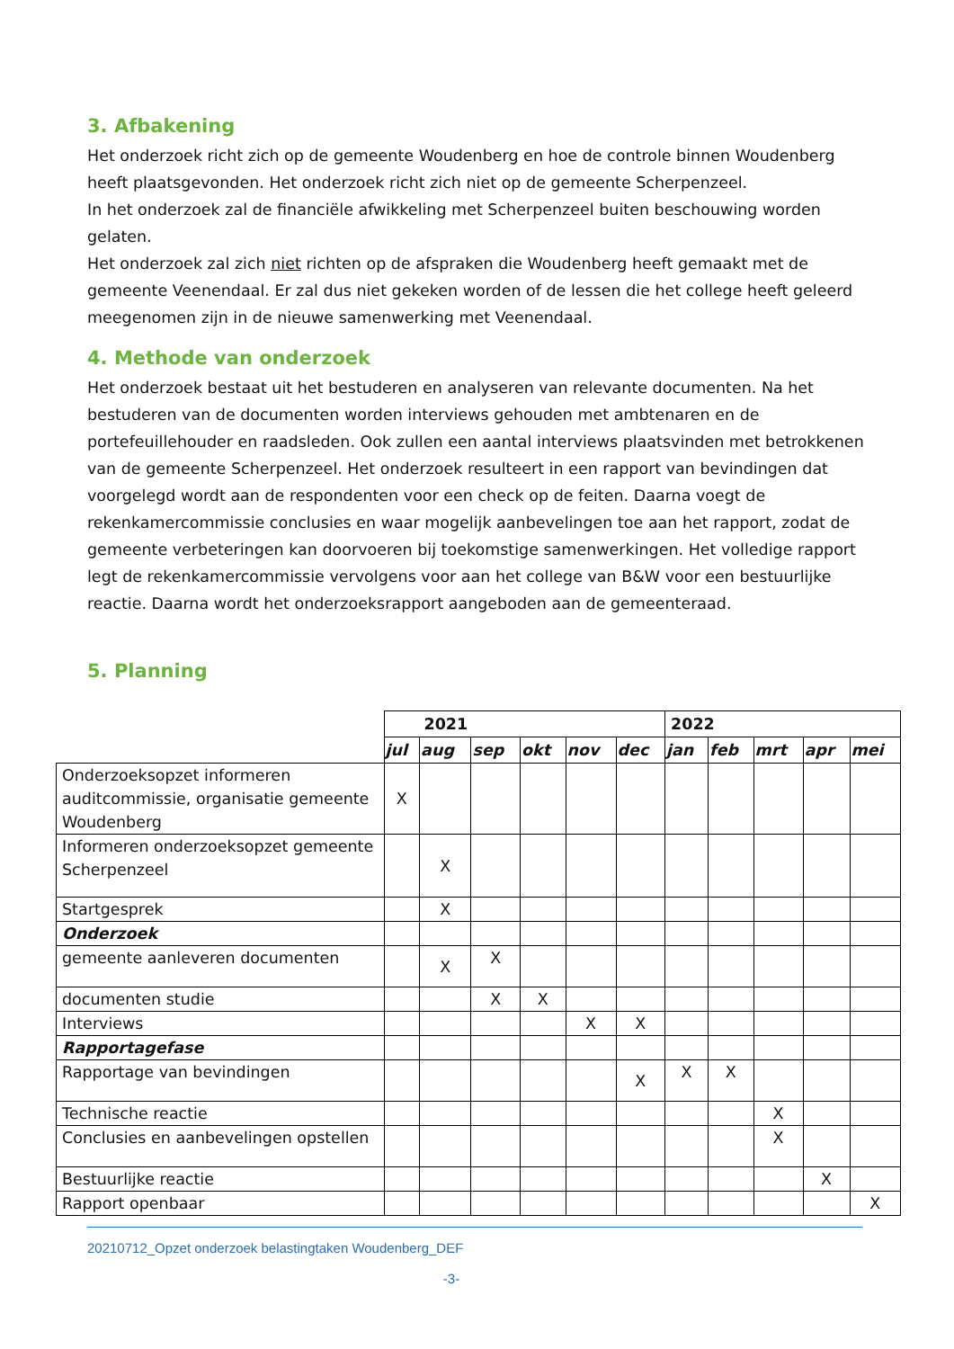3. Afbakening
Het onderzoek richt zich op de gemeente Woudenberg en hoe de controle binnen Woudenberg heeft plaatsgevonden. Het onderzoek richt zich niet op de gemeente Scherpenzeel.
In het onderzoek zal de financiële afwikkeling met Scherpenzeel buiten beschouwing worden gelaten.
Het onderzoek zal zich niet richten op de afspraken die Woudenberg heeft gemaakt met de gemeente Veenendaal. Er zal dus niet gekeken worden of de lessen die het college heeft geleerd meegenomen zijn in de nieuwe samenwerking met Veenendaal.
4. Methode van onderzoek
Het onderzoek bestaat uit het bestuderen en analyseren van relevante documenten. Na het bestuderen van de documenten worden interviews gehouden met ambtenaren en de portefeuillehouder en raadsleden. Ook zullen een aantal interviews plaatsvinden met betrokkenen van de gemeente Scherpenzeel. Het onderzoek resulteert in een rapport van bevindingen dat voorgelegd wordt aan de respondenten voor een check op de feiten. Daarna voegt de rekenkamercommissie conclusies en waar mogelijk aanbevelingen toe aan het rapport, zodat de gemeente verbeteringen kan doorvoeren bij toekomstige samenwerkingen. Het volledige rapport legt de rekenkamercommissie vervolgens voor aan het college van B&W voor een bestuurlijke reactie. Daarna wordt het onderzoeksrapport aangeboden aan de gemeenteraad.
5. Planning
| | 2021 | | | | | | 2022 | | | | |
| | jul | aug | sep | okt | nov | dec | jan | feb | mrt | apr | mei |
| Onderzoeksopzet informeren auditcommissie, organisatie gemeente Woudenberg | X | | | | | | | | | | |
| Informeren onderzoeksopzet gemeente Scherpenzeel | | X | | | | | | | | | |
| Startgesprek | | X | | | | | | | | | |
| Onderzoek | | | | | | | | | | | |
| gemeente aanleveren documenten | | X | X | | | | | | | | |
| documenten studie | | | X | X | | | | | | | |
| Interviews | | | | | X | X | | | | | |
| Rapportagefase | | | | | | | | | | | |
| Rapportage van bevindingen | | | | | | X | X | X | | | |
| Technische reactie | | | | | | | | | X | | |
| Conclusies en aanbevelingen opstellen | | | | | | | | | X | | |
| Bestuurlijke reactie | | | | | | | | | | X | |
| Rapport openbaar | | | | | | | | | | | X |
20210712_Opzet onderzoek belastingtaken Woudenberg_DEF
-3-